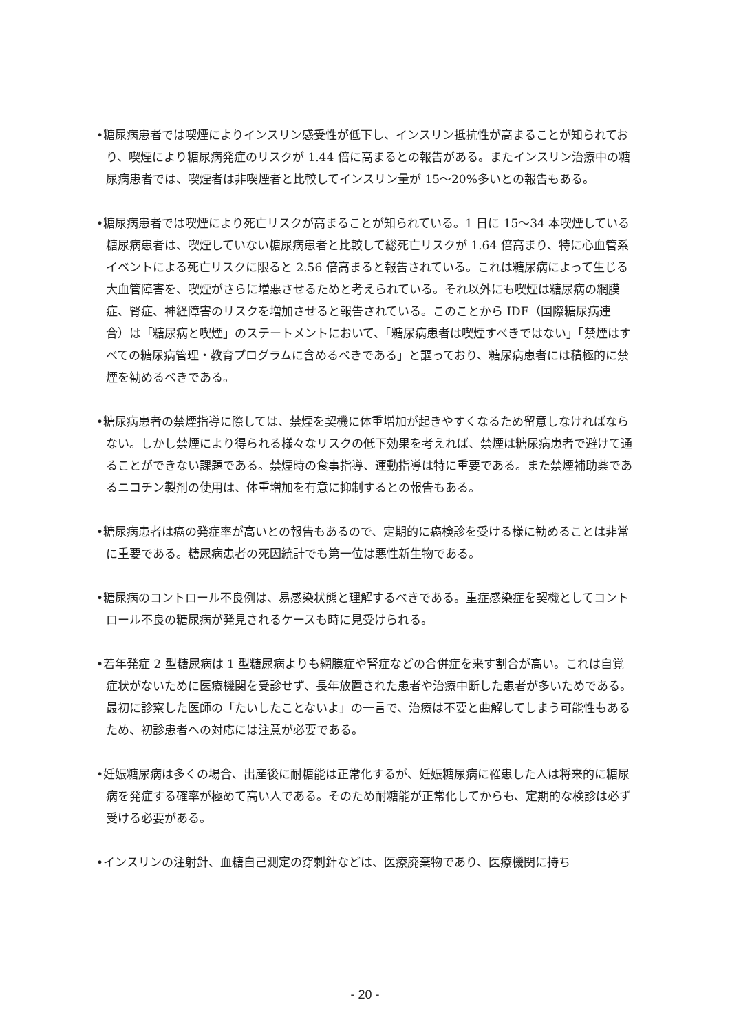•糖尿病患者では喫煙によりインスリン感受性が低下し、インスリン抵抗性が高まることが知られており、喫煙により糖尿病発症のリスクが 1.44 倍に高まるとの報告がある。またインスリン治療中の糖尿病患者では、喫煙者は非喫煙者と比較してインスリン量が 15～20%多いとの報告もある。
•糖尿病患者では喫煙により死亡リスクが高まることが知られている。1 日に 15～34 本喫煙している糖尿病患者は、喫煙していない糖尿病患者と比較して総死亡リスクが 1.64 倍高まり、特に心血管系イベントによる死亡リスクに限ると 2.56 倍高まると報告されている。これは糖尿病によって生じる大血管障害を、喫煙がさらに増悪させるためと考えられている。それ以外にも喫煙は糖尿病の網膜症、腎症、神経障害のリスクを増加させると報告されている。このことから IDF（国際糖尿病連合）は「糖尿病と喫煙」のステートメントにおいて、「糖尿病患者は喫煙すべきではない」「禁煙はすべての糖尿病管理・教育プログラムに含めるべきである」と謳っており、糖尿病患者には積極的に禁煙を勧めるべきである。
•糖尿病患者の禁煙指導に際しては、禁煙を契機に体重増加が起きやすくなるため留意しなければならない。しかし禁煙により得られる様々なリスクの低下効果を考えれば、禁煙は糖尿病患者で避けて通ることができない課題である。禁煙時の食事指導、運動指導は特に重要である。また禁煙補助薬であるニコチン製剤の使用は、体重増加を有意に抑制するとの報告もある。
•糖尿病患者は癌の発症率が高いとの報告もあるので、定期的に癌検診を受ける様に勧めることは非常に重要である。糖尿病患者の死因統計でも第一位は悪性新生物である。
•糖尿病のコントロール不良例は、易感染状態と理解するべきである。重症感染症を契機としてコントロール不良の糖尿病が発見されるケースも時に見受けられる。
•若年発症 2 型糖尿病は 1 型糖尿病よりも網膜症や腎症などの合併症を来す割合が高い。これは自覚症状がないために医療機関を受診せず、長年放置された患者や治療中断した患者が多いためである。最初に診察した医師の「たいしたことないよ」の一言で、治療は不要と曲解してしまう可能性もあるため、初診患者への対応には注意が必要である。
•妊娠糖尿病は多くの場合、出産後に耐糖能は正常化するが、妊娠糖尿病に罹患した人は将来的に糖尿病を発症する確率が極めて高い人である。そのため耐糖能が正常化してからも、定期的な検診は必ず受ける必要がある。
•インスリンの注射針、血糖自己測定の穿刺針などは、医療廃棄物であり、医療機関に持ち
- 20 -